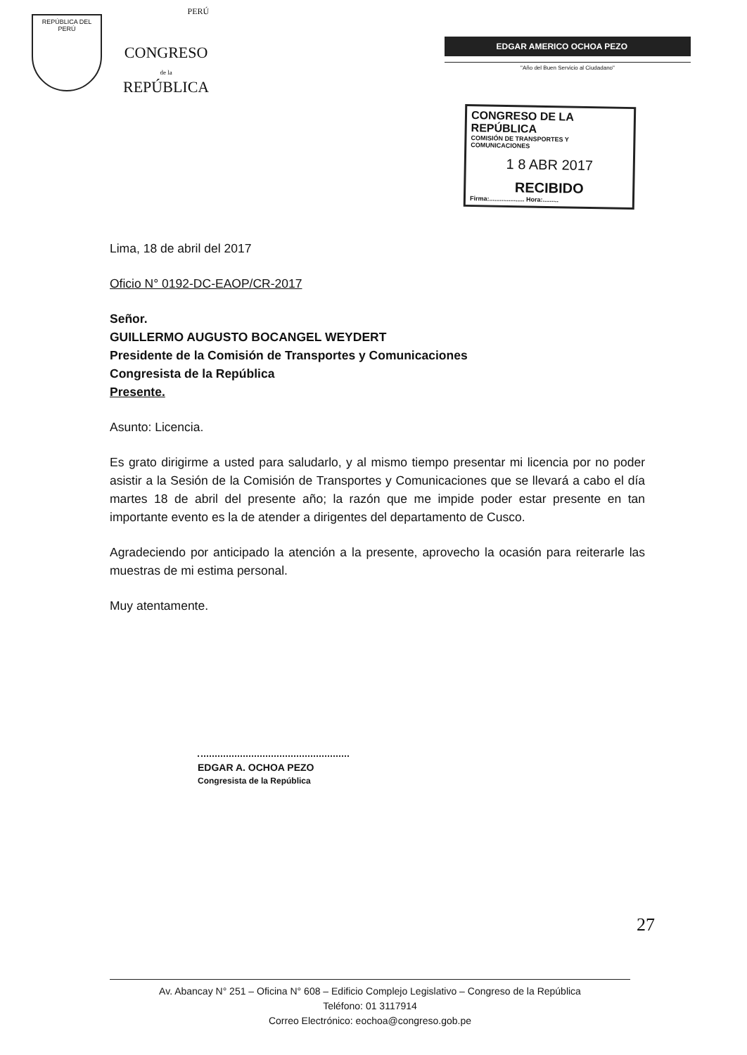REPÚBLICA DEL PERÚ
PERÚ
CONGRESO
de la
REPÚBLICA
EDGAR AMERICO OCHOA PEZO
"Año del Buen Servicio al Ciudadano"
CONGRESO DE LA REPÚBLICA
COMISIÓN DE TRANSPORTES Y COMUNICACIONES
1 8 ABR 2017
RECIBIDO
Firma:.................... Hora:.........
Lima, 18 de abril del 2017
Oficio N° 0192-DC-EAOP/CR-2017
Señor.
GUILLERMO AUGUSTO BOCANGEL WEYDERT
Presidente de la Comisión de Transportes y Comunicaciones
Congresista de la República
Presente.
Asunto: Licencia.
Es grato dirigirme a usted para saludarlo, y al mismo tiempo presentar mi licencia por no poder asistir a la Sesión de la Comisión de Transportes y Comunicaciones que se llevará a cabo el día martes 18 de abril del presente año; la razón que me impide poder estar presente en tan importante evento es la de atender a dirigentes del departamento de Cusco.
Agradeciendo por anticipado la atención a la presente, aprovecho la ocasión para reiterarle las muestras de mi estima personal.
Muy atentamente.
EDGAR A. OCHOA PEZO
Congresista de la República
27
Av. Abancay N° 251 – Oficina N° 608 – Edificio Complejo Legislativo – Congreso de la República
Teléfono: 01 3117914
Correo Electrónico: eochoa@congreso.gob.pe